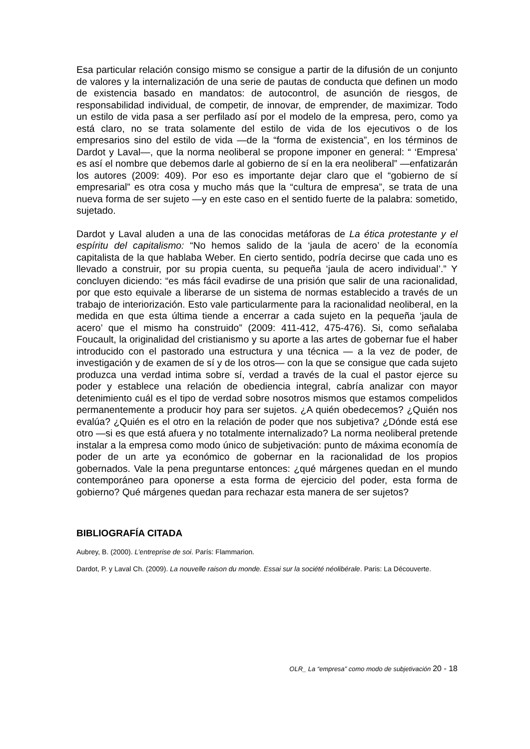Esa particular relación consigo mismo se consigue a partir de la difusión de un conjunto de valores y la internalización de una serie de pautas de conducta que definen un modo de existencia basado en mandatos: de autocontrol, de asunción de riesgos, de responsabilidad individual, de competir, de innovar, de emprender, de maximizar. Todo un estilo de vida pasa a ser perfilado así por el modelo de la empresa, pero, como ya está claro, no se trata solamente del estilo de vida de los ejecutivos o de los empresarios sino del estilo de vida —de la “forma de existencia”, en los términos de Dardot y Laval—, que la norma neoliberal se propone imponer en general: “ ‘Empresa’ es así el nombre que debemos darle al gobierno de sí en la era neoliberal” —enfatizarán los autores (2009: 409). Por eso es importante dejar claro que el “gobierno de sí empresarial” es otra cosa y mucho más que la “cultura de empresa”, se trata de una nueva forma de ser sujeto —y en este caso en el sentido fuerte de la palabra: sometido, sujetado.
Dardot y Laval aluden a una de las conocidas metáforas de La ética protestante y el espíritu del capitalismo: “No hemos salido de la ‘jaula de acero’ de la economía capitalista de la que hablaba Weber. En cierto sentido, podría decirse que cada uno es llevado a construir, por su propia cuenta, su pequeña ‘jaula de acero individual’.” Y concluyen diciendo: “es más fácil evadirse de una prisión que salir de una racionalidad, por que esto equivale a liberarse de un sistema de normas establecido a través de un trabajo de interiorización. Esto vale particularmente para la racionalidad neoliberal, en la medida en que esta última tiende a encerrar a cada sujeto en la pequeña ‘jaula de acero’ que el mismo ha construido” (2009: 411-412, 475-476). Si, como señalaba Foucault, la originalidad del cristianismo y su aporte a las artes de gobernar fue el haber introducido con el pastorado una estructura y una técnica — a la vez de poder, de investigación y de examen de sí y de los otros— con la que se consigue que cada sujeto produzca una verdad intima sobre sí, verdad a través de la cual el pastor ejerce su poder y establece una relación de obediencia integral, cabría analizar con mayor detenimiento cuál es el tipo de verdad sobre nosotros mismos que estamos compelidos permanentemente a producir hoy para ser sujetos. ¿A quién obedecemos? ¿Quién nos evalúa? ¿Quién es el otro en la relación de poder que nos subjetiva? ¿Dónde está ese otro —si es que está afuera y no totalmente internalizado? La norma neoliberal pretende instalar a la empresa como modo único de subjetivación: punto de máxima economía de poder de un arte ya económico de gobernar en la racionalidad de los propios gobernados. Vale la pena preguntarse entonces: ¿qué márgenes quedan en el mundo contemporáneo para oponerse a esta forma de ejercicio del poder, esta forma de gobierno? Qué márgenes quedan para rechazar esta manera de ser sujetos?
BIBLIOGRAFÍA CITADA
Aubrey, B. (2000). L’entreprise de soi. París: Flammarion.
Dardot, P. y Laval Ch. (2009). La nouvelle raison du monde. Essai sur la société néolibérale. Paris: La Découverte.
OLR_ La “empresa” como modo de subjetivación 20 - 18